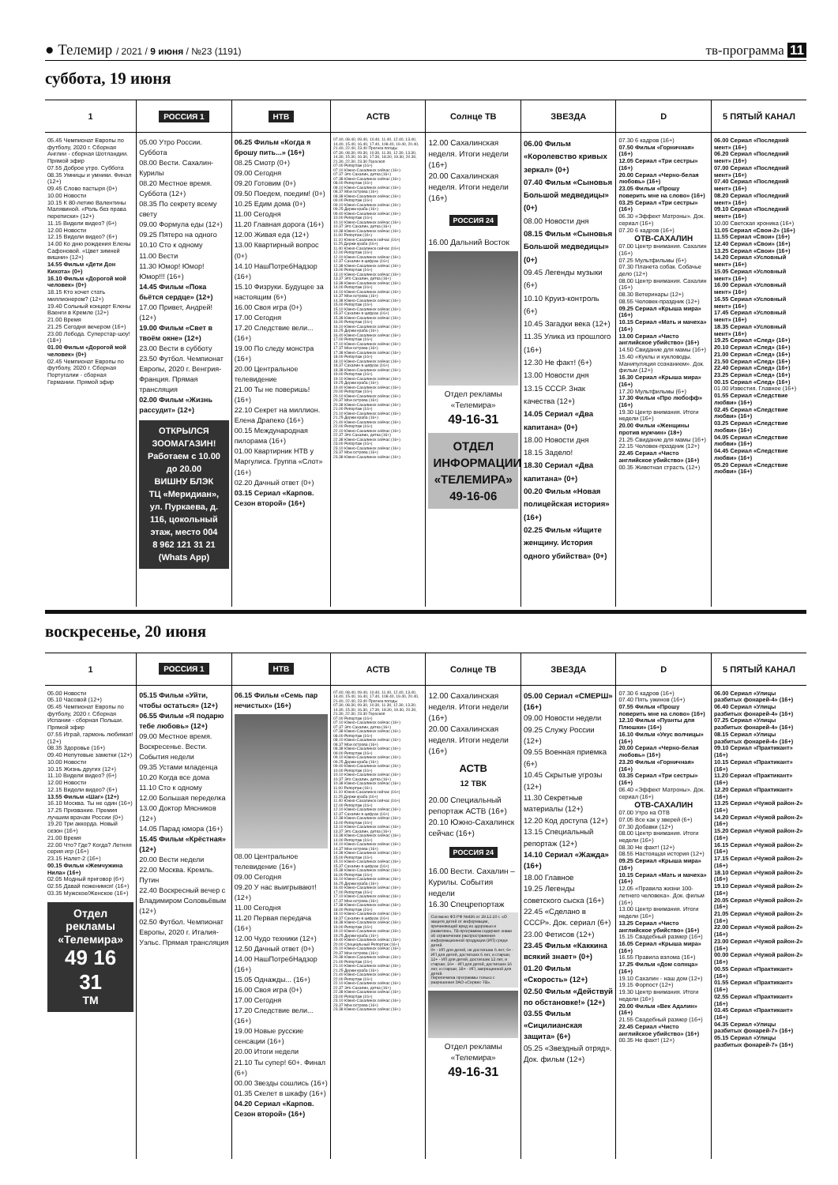● Телемир / 2021 / 9 июня / №23 (1191)
тв-программа 11
суббота, 19 июня
| 1 | РОССИЯ 1 | НТВ | АСТВ | Солнце ТВ | ЗВЕЗДА | D | 5 ПЯТЫЙ КАНАЛ |
| --- | --- | --- | --- | --- | --- | --- | --- |
| 05.45 Чемпионат Европы по футболу, 2020 г. Сборная Англии - сборная Шотландии. Прямой эфир 07.55 Доброе утро. Суббота 08.35 Умницы и умники. Финал (12+) 09.45 Слово пастыря (0+) 10.00 Новости 10.15 К 80-летию Валентины Малявиной. «Роль без права переписки» (12+) 11.15 Видели видео? (6+) 12.00 Новости 12.15 Видели видео? (6+) 14.00 Ко дню рождения Елены Сафоновой. «Цвет зимней вишни» (12+) 14.55 Фильм «Дети Дон Кихота» (0+) 16.10 Фильм «Дорогой мой человек» (0+) 18.15 Кто хочет стать миллионером? (12+) 19.40 Сольный концерт Елены Ваенги в Кремле (12+) 21.00 Время 21.25 Сегодня вечером (16+) 23.00 Лобода. Суперстар-шоу! (18+) 01.00 Фильм «Дорогой мой человек» (0+) 02.45 Чемпионат Европы по футболу, 2020 г. Сборная Португалии - сборная Германии. Прямой эфир | 05.00 Утро России. Суббота 08.00 Вести. Сахалин-Курилы 08.20 Местное время. Суббота (12+) 08.35 По секрету всему свету 09.00 Формула еды (12+) 09.25 Пятеро на одного 10.10 Сто к одному 11.00 Вести 11.30 Юмор! Юмор! Юмор!!! (16+) 14.45 Фильм «Пока бьётся сердце» (12+) 17.00 Привет, Андрей! (12+) 19.00 Фильм «Свет в твоём окне» (12+) 23.00 Вести в субботу 23.50 Футбол. Чемпионат Европы, 2020 г. Венгрия-Франция. Прямая трансляция 02.00 Фильм «Жизнь рассудит» (12+) ОТКРЫЛСЯ ЗООМАГАЗИН! Работаем с 10.00 до 20.00 ВИШНУ БЛЭК ТЦ «Меридиан», ул. Пуркаева, д. 116, цокольный этаж, место 004 8 962 121 31 21 (Whats App) | 06.25 Фильм «Когда я брошу пить...» (16+) 08.25 Смотр (0+) 09.00 Сегодня 09.20 Готовим (0+) 09.50 Поедем, поедим! (0+) 10.25 Едим дома (0+) 11.00 Сегодня 11.20 Главная дорога (16+) 12.00 Живая еда (12+) 13.00 Квартирный вопрос (0+) 14.10 НашПотребНадзор (16+) 15.10 Физруки. Будущее за настоящим (6+) 16.00 Своя игра (0+) 17.00 Сегодня 17.20 Следствие вели... (16+) 19.00 По следу монстра (16+) 20.00 Центральное телевидение 21.00 Ты не поверишь! (16+) 22.10 Секрет на миллион. Елена Драпеко (16+) 00.15 Международная пилорама (16+) 01.00 Квартирник НТВ у Маргулиса. Группа «Слот» (16+) 02.20 Дачный ответ (0+) 03.15 Сериал «Карпов. Сезон второй» (16+) | 07.40, 08.40, 09.40, 10.40, 11.40, 12.40, 13.40, 14.40, 15.40, 16.40, 17.40, 108.40, 19.40, 20.40, 21.40, 22.40, 23.40 Прогноз погоды 07.30, 08.30, 09.30, 10.30, 11.30, 12.30, 13.30, 14.30, 15.30, 16.30, 17.30, 18.30, 19.30, 20.30, 21.30, 22.30, 23.30 Гороскоп 07.00 Репортаж (16+) 07.10 Южно-Сахалинск сейчас (16+) 07.37 Это Сахалин, детка (16+) 07.38 Южно-Сахалинск сейчас (16+) 08.00 Репортаж (16+) 08.10 Южно-Сахалинск сейчас (16+) 08.37 Мои острова (16+) 08.38 Южно-Сахалинск сейчас (16+) 09.00 Репортаж (16+) 09.10 Южно-Сахалинск сейчас (16+) 09.25 Держи краба (16+) 09.40 Южно-Сахалинск сейчас (16+) 10.00 Репортаж (16+) 10.10 Южно-Сахалинск сейчас (16+) 10.37 Это Сахалин, детка (16+) 10.38 Южно-Сахалинск сейчас (16+) 11.00 Репортаж (16+) 11.10 Южно-Сахалинск сейчас (16+) 11.25 Держи краба (16+) 11.40 Южно-Сахалинск сейчас (16+) 12.00 Репортаж (16+) 12.10 Южно-Сахалинск сейчас (16+) 12.37 Сахалин в цифрах (16+) 12.38 Южно-Сахалинск сейчас (16+) 13.00 Репортаж (16+) 13.10 Южно-Сахалинск сейчас (16+) 13.37 Это Сахалин, детка (16+) 13.38 Южно-Сахалинск сейчас (16+) 14.00 Репортаж (16+) 14.10 Южно-Сахалинск сейчас (16+) 14.37 Мои острова (16+) 14.38 Южно-Сахалинск сейчас (16+) 15.00 Репортаж (16+) 15.10 Южно-Сахалинск сейчас (16+) 15.37 Сахалин в цифрах (16+) 15.38 Южно-Сахалинск сейчас (16+) 16.00 Репортаж (16+) 16.10 Южно-Сахалинск сейчас (16+) 16.25 Держи краба (16+) 16.40 Южно-Сахалинск сейчас (16+) 17.00 Репортаж (16+) 17.10 Южно-Сахалинск сейчас (16+) 17.37 Мои острова (16+) 17.38 Южно-Сахалинск сейчас (16+) 18.00 Репортаж (16+) 18.10 Южно-Сахалинск сейчас (16+) 18.37 Сахалин в цифрах (16+) 18.38 Южно-Сахалинск сейчас (16+) 19.00 Репортаж (16+) 19.10 Южно-Сахалинск сейчас (16+) 19.25 Держи краба (16+) 19.40 Южно-Сахалинск сейчас (16+) 20.00 Репортаж (16+) 20.10 Южно-Сахалинск сейчас (16+) 20.37 Мои острова (16+) 20.38 Южно-Сахалинск сейчас (16+) 21.00 Репортаж (16+) 21.10 Южно-Сахалинск сейчас (16+) 21.25 Держи краба (16+) 21.40 Южно-Сахалинск сейчас (16+) 22.00 Репортаж (16+) 22.10 Южно-Сахалинск сейчас (16+) 22.37 Это Сахалин, детка (16+) 22.38 Южно-Сахалинск сейчас (16+) 23.00 Репортаж (16+) 23.10 Южно-Сахалинск сейчас (16+) 23.37 Мои острова (16+) 23.38 Южно-Сахалинск сейчас (16+) | 12.00 Сахалинская неделя. Итоги недели (16+) 20.00 Сахалинская неделя. Итоги недели (16+) РОССИЯ 24 16.00 Дальний Восток Отдел рекламы «Телемира» 49-16-31 ОТДЕЛ ИНФОРМАЦИИ «ТЕЛЕМИРА» 49-16-06 | 06.00 Фильм «Королевство кривых зеркал» (0+) 07.40 Фильм «Сыновья Большой медведицы» (0+) 08.00 Новости дня 08.15 Фильм «Сыновья Большой медведицы» (0+) 09.45 Легенды музыки (6+) 10.10 Круиз-контроль (6+) 10.45 Загадки века (12+) 11.35 Улика из прошлого (16+) 12.30 Не факт! (6+) 13.00 Новости дня 13.15 СССР. Знак качества (12+) 14.05 Сериал «Два капитана» (0+) 18.00 Новости дня 18.15 Задело! 18.30 Сериал «Два капитана» (0+) 00.20 Фильм «Новая полицейская история» (16+) 02.25 Фильм «Ищите женщину. История одного убийства» (0+) | 07.30 6 кадров (16+) 07.50 Фильм «Горничная» (16+) 12.05 Сериал «Три сестры» (16+) 20.00 Сериал «Черно-белая любовь» (16+) 23.05 Фильм «Прошу поверить мне на слово» (16+) 03.25 Сериал «Три сестры» (16+) 06.30 «Эффект Матроны». Док. сериал (16+) 07.20 6 кадров (16+) ОТВ-САХАЛИН 07.00 Центр внимания. Сахалин (16+) 07.25 Мультфильмы (6+) 07.30 Планета собак. Собачье дело (12+) 08.00 Центр внимания. Сахалин (16+) 08.30 Ветеринары (12+) 08.55 Человек-праздник (12+) 09.25 Сериал «Крыша мира» (16+) 10.15 Сериал «Мать и мачеха» (16+) 13.00 Сериал «Чисто английское убийство» (16+) 14.50 Свидание для мамы (16+) 15.40 «Куклы и кукловоды. Манипуляция сознанием». Док. фильм (12+) 16.30 Сериал «Крыша мира» (16+) 17.20 Мультфильмы (6+) 17.30 Фильм «Про любофф» (16+) 19.30 Центр внимания. Итоги недели (16+) 20.00 Фильм «Женщины против мужчин» (18+) 21.25 Свидание для мамы (16+) 22.15 Человек-праздник (12+) 22.45 Сериал «Чисто английское убийство» (16+) 00.35 Животная страсть (12+) | 06.00 Сериал «Последний мент» (16+) 06.20 Сериал «Последний мент» (16+) 07.00 Сериал «Последний мент» (16+) 07.40 Сериал «Последний мент» (16+) 08.20 Сериал «Последний мент» (16+) 09.10 Сериал «Последний мент» (16+) 10.00 Светская хроника (16+) 11.05 Сериал «Свои-2» (16+) 11.55 Сериал «Свои» (16+) 12.40 Сериал «Свои» (16+) 13.25 Сериал «Свои» (16+) 14.20 Сериал «Условный мент» (16+) 15.05 Сериал «Условный мент» (16+) 16.00 Сериал «Условный мент» (16+) 16.55 Сериал «Условный мент» (16+) 17.45 Сериал «Условный мент» (16+) 18.35 Сериал «Условный мент» (16+) 19.25 Сериал «След» (16+) 20.10 Сериал «След» (16+) 21.00 Сериал «След» (16+) 21.50 Сериал «След» (16+) 22.40 Сериал «След» (16+) 23.25 Сериал «След» (16+) 00.15 Сериал «След» (16+) 01.00 Известия. Главное (16+) 01.55 Сериал «Следствие любви» (16+) 02.45 Сериал «Следствие любви» (16+) 03.25 Сериал «Следствие любви» (16+) 04.05 Сериал «Следствие любви» (16+) 04.45 Сериал «Следствие любви» (16+) 05.20 Сериал «Следствие любви» (16+) |
воскресенье, 20 июня
| 1 | РОССИЯ 1 | НТВ | АСТВ | Солнце ТВ | ЗВЕЗДА | D | 5 ПЯТЫЙ КАНАЛ |
| --- | --- | --- | --- | --- | --- | --- | --- |
| 05.00 Новости 05.10 Часовой (12+) 05.45 Чемпионат Европы по футболу, 2020 г. Сборная Испании - сборная Польши. Прямой эфир 07.55 Играй, гармонь любимая! (12+) 08.35 Здоровье (16+) 09.40 Непутевые заметки (12+) 10.00 Новости 10.15 Жизнь других (12+) 11.10 Видели видео? (6+) 12.00 Новости 12.15 Видели видео? (6+) 13.55 Фильм «Шаг» (12+) 16.10 Москва. Ты не один (16+) 17.25 Призвание. Премия лучшим врачам России (0+) 19.20 Три аккорда. Новый сезон (16+) 21.00 Время 22.00 Что? Где? Когда? Летняя серия игр (16+) 23.15 Налет-2 (16+) 00.15 Фильм «Жемчужина Нила» (16+) 02.05 Модный приговор (6+) 02.55 Давай поженимся! (16+) 03.35 Мужское/Женское (16+) Отдел рекламы «Телемира» 49 16 31 TM | 05.15 Фильм «Уйти, чтобы остаться» (12+) 06.55 Фильм «Я подарю тебе любовь» (12+) 09.00 Местное время. Воскресенье. Вести. События недели 09.35 Устами младенца 10.20 Когда все дома 11.10 Сто к одному 12.00 Большая переделка 13.00 Доктор Мясников (12+) 14.05 Парад юмора (16+) 15.45 Фильм «Крёстная» (12+) 20.00 Вести недели 22.00 Москва. Кремль. Путин 22.40 Воскресный вечер с Владимиром Соловьёвым (12+) 02.50 Футбол. Чемпионат Европы, 2020 г. Италия-Уэльс. Прямая трансляция | 06.15 Фильм «Семь пар нечистых» (16+) 08.00 Центральное телевидение (16+) 09.00 Сегодня 09.20 У нас выигрывают! (12+) 11.00 Сегодня 11.20 Первая передача (16+) 12.00 Чудо техники (12+) 12.50 Дачный ответ (0+) 14.00 НашПотребНадзор (16+) 15.05 Однажды... (16+) 16.00 Своя игра (0+) 17.00 Сегодня 17.20 Следствие вели... (16+) 19.00 Новые русские сенсации (16+) 20.00 Итоги недели 21.10 Ты супер! 60+. Финал (6+) 00.00 Звезды сошлись (16+) 01.35 Скелет в шкафу (16+) 04.20 Сериал «Карпов. Сезон второй» (16+) | 07.40, 08.40, 09.40, 10.40, 11.40, 12.40, 13.40, 14.40, 15.40, 16.40, 17.40, 108.40, 19.40, 20.40, 21.40, 22.40, 23.40 Прогноз погоды 07.30, 08.30, 09.30, 10.30, 11.30, 12.30, 13.30, 14.30, 15.30, 16.30, 17.30, 18.30, 19.30, 20.30, 21.30, 22.30, 23.30 Гороскоп 07.00 Репортаж (16+) 07.10 Южно-Сахалинск сейчас (16+) 07.37 Это Сахалин, детка (16+) 07.38 Южно-Сахалинск сейчас (16+) 08.00 Репортаж (16+) 08.10 Южно-Сахалинск сейчас (16+) 08.37 Мои острова (16+) 08.38 Южно-Сахалинск сейчас (16+) 09.00 Репортаж (16+) 09.10 Южно-Сахалинск сейчас (16+) 09.25 Держи краба (16+) 09.40 Южно-Сахалинск сейчас (16+) 10.00 Репортаж (16+) 10.10 Южно-Сахалинск сейчас (16+) 10.37 Это Сахалин, детка (16+) 10.38 Южно-Сахалинск сейчас (16+) 11.00 Репортаж (16+) 11.10 Южно-Сахалинск сейчас (16+) 11.25 Держи краба (16+) 11.40 Южно-Сахалинск сейчас (16+) 12.00 Репортаж (16+) 12.10 Южно-Сахалинск сейчас (16+) 12.37 Сахалин в цифрах (16+) 12.38 Южно-Сахалинск сейчас (16+) 13.00 Репортаж (16+) 13.10 Южно-Сахалинск сейчас (16+) 13.37 Это Сахалин, детка (16+) 13.38 Южно-Сахалинск сейчас (16+) 14.00 Репортаж (16+) 14.10 Южно-Сахалинск сейчас (16+) 14.37 Мои острова (16+) 14.38 Южно-Сахалинск сейчас (16+) 15.00 Репортаж (16+) 15.10 Южно-Сахалинск сейчас (16+) 15.37 Сахалин в цифрах (16+) 15.38 Южно-Сахалинск сейчас (16+) 16.00 Репортаж (16+) 16.10 Южно-Сахалинск сейчас (16+) 16.25 Держи краба (16+) 16.40 Южно-Сахалинск сейчас (16+) 17.00 Репортаж (16+) 17.10 Южно-Сахалинск сейчас (16+) 17.37 Мои острова (16+) 17.38 Южно-Сахалинск сейчас (16+) 18.00 Репортаж (16+) 18.10 Южно-Сахалинск сейчас (16+) 18.37 Сахалин в цифрах (16+) 18.38 Южно-Сахалинск сейчас (16+) 19.00 Репортаж (16+) 19.10 Южно-Сахалинск сейчас (16+) 19.25 Держи краба (16+) 19.40 Южно-Сахалинск сейчас (16+) 20.00 Специальный Репортаж (16+) 20.10 Южно-Сахалинск сейчас (16+) 20.37 Мои острова (16+) 20.38 Южно-Сахалинск сейчас (16+) 21.00 Репортаж (16+) 21.10 Южно-Сахалинск сейчас (16+) 21.25 Держи краба (16+) 21.40 Южно-Сахалинск сейчас (16+) 22.00 Репортаж (16+) 22.10 Южно-Сахалинск сейчас (16+) 22.37 Это Сахалин, детка (16+) 22.38 Южно-Сахалинск сейчас (16+) 23.00 Репортаж (16+) 23.10 Южно-Сахалинск сейчас (16+) 23.37 Мои острова (16+) 23.38 Южно-Сахалинск сейчас (16+) | 12.00 Сахалинская неделя. Итоги недели (16+) 20.00 Сахалинская неделя. Итоги недели (16+) АСТВ 12 ТВК 20.00 Специальный репортаж АСТВ (16+) 20.10 Южно-Сахалинск сейчас (16+) РОССИЯ 24 16.00 Вести. Сахалин – Курилы. События недели 16.30 Спецрепортаж Согласно ФЗ РФ №436 от 29.12.10 г. «О защите детей от информации, причиняющей вред их здоровью и развитию», ТВ-программа содержит знаки об ограничении распространения информационной продукции (ИП) среди детей. 0+ - ИП для детей, не достигших 6 лет; 6+ - ИП для детей, достигших 6 лет, и старше; 12+ - ИП для детей, достигших 12 лет, и старше; 16+ - ИП для детей, достигших 16 лет, и старше; 18+ - ИП, запрещенной для детей. Перепечатка программы только с разрешения ЗАО «Сервис-ТВ». Отдел рекламы «Телемира» 49-16-31 | 05.00 Сериал «СМЕРШ» (16+) 09.00 Новости недели 09.25 Служу России (12+) 09.55 Военная приемка (6+) 10.45 Скрытые угрозы (12+) 11.30 Секретные материалы (12+) 12.20 Код доступа (12+) 13.15 Специальный репортаж (12+) 14.10 Сериал «Жажда» (16+) 18.00 Главное 19.25 Легенды советского сыска (16+) 22.45 «Сделано в СССР». Док. сериал (6+) 23.00 Фетисов (12+) 23.45 Фильм «Каккина всякий знает» (0+) 01.20 Фильм «Скорость» (12+) 02.50 Фильм «Действуй по обстановке!» (12+) 03.55 Фильм «Сицилианская защита» (6+) 05.25 «Звездный отряд». Док. фильм (12+) | 07.30 6 кадров (16+) 07.40 Пять ужинов (16+) 07.55 Фильм «Прошу поверить мне на слово» (16+) 12.10 Фильм «Пуанты для Плюшки» (16+) 16.10 Фильм «Укус волчицы» (16+) 20.00 Сериал «Черно-белая любовь» (16+) 23.20 Фильм «Горничная» (16+) 03.35 Сериал «Три сестры» (16+) 06.40 «Эффект Матроны». Док. сериал (16+) ОТВ-САХАЛИН 07.00 Утро на ОТВ 07.05 Все как у зверей (6+) 07.30 Добавки (12+) 08.00 Центр внимания. Итоги недели (16+) 08.30 Не факт! (12+) 08.55 Настоящая история (12+) 09.25 Сериал «Крыша мира» (16+) 10.15 Сериал «Мать и мачеха» (16+) 12.05 «Правила жизни 100-летнего человека». Док. фильм (16+) 13.00 Центр внимания. Итоги недели (16+) 13.25 Сериал «Чисто английское убийство» (16+) 15.15 Свадебный размер (16+) 16.05 Сериал «Крыша мира» (16+) 16.55 Правила взлома (16+) 17.25 Фильм «Дом солнца» (16+) 19.10 Сахалин - наш дом (12+) 19.15 Форпост (12+) 19.30 Центр внимания. Итоги недели (16+) 20.00 Фильм «Век Адалин» (16+) 21.55 Свадебный размер (16+) 22.45 Сериал «Чисто английское убийство» (16+) 00.35 Не факт! (12+) | 06.00 Сериал «Улицы разбитых фонарей-4» (16+) 06.40 Сериал «Улицы разбитых фонарей-4» (16+) 07.25 Сериал «Улицы разбитых фонарей-4» (16+) 08.15 Сериал «Улицы разбитых фонарей-4» (16+) 09.10 Сериал «Практикант» (16+) 10.15 Сериал «Практикант» (16+) 11.20 Сериал «Практикант» (16+) 12.20 Сериал «Практикант» (16+) 13.25 Сериал «Чужой район-2» (16+) 14.20 Сериал «Чужой район-2» (16+) 15.20 Сериал «Чужой район-2» (16+) 16.15 Сериал «Чужой район-2» (16+) 17.15 Сериал «Чужой район-2» (16+) 18.10 Сериал «Чужой район-2» (16+) 19.10 Сериал «Чужой район-2» (16+) 20.05 Сериал «Чужой район-2» (16+) 21.05 Сериал «Чужой район-2» (16+) 22.00 Сериал «Чужой район-2» (16+) 23.00 Сериал «Чужой район-2» (16+) 00.00 Сериал «Чужой район-2» (16+) 00.55 Сериал «Практикант» (16+) 01.55 Сериал «Практикант» (16+) 02.55 Сериал «Практикант» (16+) 03.45 Сериал «Практикант» (16+) 04.35 Сериал «Улицы разбитых фонарей-7» (16+) 05.15 Сериал «Улицы разбитых фонарей-7» (16+) |